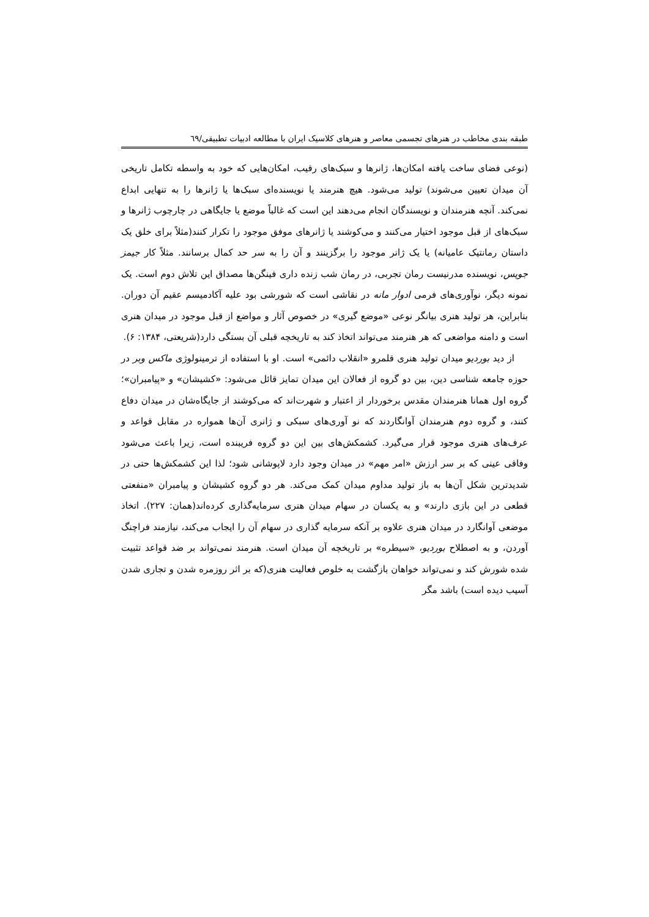طبقه بندی مخاطب در هنرهای تجسمی معاصر و هنرهای کلاسیک ایران با مطالعه ادبیات تطبیقی/٦٩
(نوعی فضای ساخت یافته امکان‌ها، ژانرها و سبک‌های رقیب، امکان‌هایی که خود به واسطه تکامل تاریخی آن میدان تعیین می‌شوند) تولید می‌شود. هیچ هنرمند یا نویسنده‌ای سبک‌ها یا ژانرها را به تنهایی ابداع نمی‌کند. آنچه هنرمندان و نویسندگان انجام می‌دهند این است که غالباً موضع یا جایگاهی در چارچوب ژانرها و سبک‌های از قبل موجود اختیار می‌کنند و می‌کوشند یا ژانرهای موفق موجود را تکرار کنند(مثلاً برای خلق یک داستان رمانتیک عامیانه) یا یک ژانر موجود را برگزینند و آن را به سر حد کمال برسانند. مثلاً کار جیمز جویس، نویسنده مدرنیست رمان تجربی، در رمان شب زنده داری فینگن‌ها مصداق این تلاش دوم است. یک نمونه دیگر، نوآوری‌های فرمی ادوار مانه در نقاشی است که شورشی بود علیه آکادمیسم عقیم آن دوران. بنابراین، هر تولید هنری بیانگر نوعی «موضع گیری» در خصوص آثار و مواضع از قبل موجود در میدان هنری است و دامنه مواضعی که هر هنرمند می‌تواند اتخاذ کند به تاریخچه قبلی آن بستگی دارد(شریعتی، ۱۳۸۴: ۶).
از دید بوردیو میدان تولید هنری قلمرو «انقلاب دائمی» است. او با استفاده از ترمینولوژی ماکس وبر در حوزه جامعه شناسی دین، بین دو گروه از فعالان این میدان تمایز قائل می‌شود: «کشیشان» و «پیامبران»؛ گروه اول همانا هنرمندان مقدس برخوردار از اعتبار و شهرت‌اند که می‌کوشند از جایگاه‌شان در میدان دفاع کنند، و گروه دوم هنرمندان آوانگاردند که نو آوری‌های سبکی و ژانری آن‌ها همواره در مقابل قواعد و عرف‌های هنری موجود قرار می‌گیرد. کشمکش‌های بین این دو گروه فریبنده است، زیرا باعث می‌شود وفاقی عینی که بر سر ارزش «امر مهم» در میدان وجود دارد لاپوشانی شود؛ لذا این کشمکش‌ها حتی در شدیدترین شکل آن‌ها به باز تولید مداوم میدان کمک می‌کند. هر دو گروه کشیشان و پیامبران «منفعتی قطعی در این بازی دارند» و به یکسان در سهام میدان هنری سرمایه‌گذاری کرده‌اند(همان: ۲۲۷). اتخاذ موضعی آوانگارد در میدان هنری علاوه بر آنکه سرمایه گذاری در سهام آن را ایجاب می‌کند، نیازمند فراچنگ آوردن، و به اصطلاح بوردیو، «سیطره» بر تاریخچه آن میدان است. هنرمند نمی‌تواند بر ضد قواعد تثبیت شده شورش کند و نمی‌تواند خواهان بازگشت به خلوص فعالیت هنری(که بر اثر روزمره شدن و تجاری شدن آسیب دیده است) باشد مگر